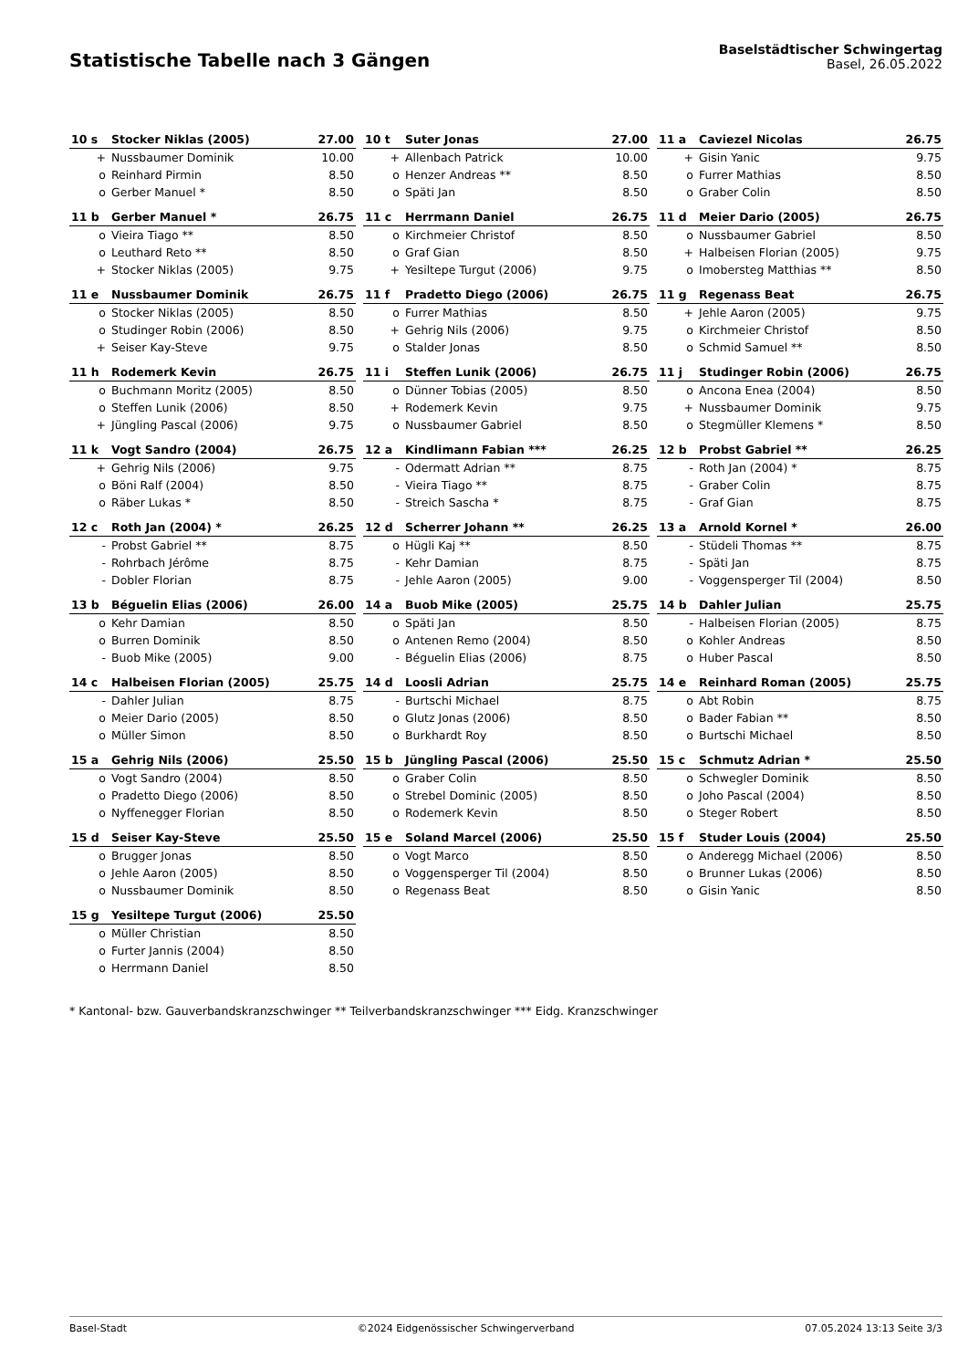Statistische Tabelle nach 3 Gängen
Baselstädtischer Schwingertag
Basel, 26.05.2022
| 10 s | Stocker Niklas (2005) | 27.00 |
| --- | --- | --- |
| + | Nussbaumer Dominik | 10.00 |
| o | Reinhard Pirmin | 8.50 |
| o | Gerber Manuel * | 8.50 |
| 10 t | Suter Jonas | 27.00 |
| --- | --- | --- |
| + | Allenbach Patrick | 10.00 |
| o | Henzer Andreas ** | 8.50 |
| o | Späti Jan | 8.50 |
| 11 a | Caviezel Nicolas | 26.75 |
| --- | --- | --- |
| + | Gisin Yanic | 9.75 |
| o | Furrer Mathias | 8.50 |
| o | Graber Colin | 8.50 |
| 11 b | Gerber Manuel * | 26.75 |
| --- | --- | --- |
| o | Vieira Tiago ** | 8.50 |
| o | Leuthard Reto ** | 8.50 |
| + | Stocker Niklas (2005) | 9.75 |
| 11 c | Herrmann Daniel | 26.75 |
| --- | --- | --- |
| o | Kirchmeier Christof | 8.50 |
| o | Graf Gian | 8.50 |
| + | Yesiltepe Turgut (2006) | 9.75 |
| 11 d | Meier Dario (2005) | 26.75 |
| --- | --- | --- |
| o | Nussbaumer Gabriel | 8.50 |
| + | Halbeisen Florian (2005) | 9.75 |
| o | Imobersteg Matthias ** | 8.50 |
| 11 e | Nussbaumer Dominik | 26.75 |
| --- | --- | --- |
| o | Stocker Niklas (2005) | 8.50 |
| o | Studinger Robin (2006) | 8.50 |
| + | Seiser Kay-Steve | 9.75 |
| 11 f | Pradetto Diego (2006) | 26.75 |
| --- | --- | --- |
| o | Furrer Mathias | 8.50 |
| + | Gehrig Nils (2006) | 9.75 |
| o | Stalder Jonas | 8.50 |
| 11 g | Regenass Beat | 26.75 |
| --- | --- | --- |
| + | Jehle Aaron (2005) | 9.75 |
| o | Kirchmeier Christof | 8.50 |
| o | Schmid Samuel ** | 8.50 |
| 11 h | Rodemerk Kevin | 26.75 |
| --- | --- | --- |
| o | Buchmann Moritz (2005) | 8.50 |
| o | Steffen Lunik (2006) | 8.50 |
| + | Jüngling Pascal (2006) | 9.75 |
| 11 i | Steffen Lunik (2006) | 26.75 |
| --- | --- | --- |
| o | Dünner Tobias (2005) | 8.50 |
| + | Rodemerk Kevin | 9.75 |
| o | Nussbaumer Gabriel | 8.50 |
| 11 j | Studinger Robin (2006) | 26.75 |
| --- | --- | --- |
| o | Ancona Enea (2004) | 8.50 |
| + | Nussbaumer Dominik | 9.75 |
| o | Stegmüller Klemens * | 8.50 |
| 11 k | Vogt Sandro (2004) | 26.75 |
| --- | --- | --- |
| + | Gehrig Nils (2006) | 9.75 |
| o | Böni Ralf (2004) | 8.50 |
| o | Räber Lukas * | 8.50 |
| 12 a | Kindlimann Fabian *** | 26.25 |
| --- | --- | --- |
| - | Odermatt Adrian ** | 8.75 |
| - | Vieira Tiago ** | 8.75 |
| - | Streich Sascha * | 8.75 |
| 12 b | Probst Gabriel ** | 26.25 |
| --- | --- | --- |
| - | Roth Jan (2004) * | 8.75 |
| - | Graber Colin | 8.75 |
| - | Graf Gian | 8.75 |
| 12 c | Roth Jan (2004) * | 26.25 |
| --- | --- | --- |
| - | Probst Gabriel ** | 8.75 |
| - | Rohrbach Jérôme | 8.75 |
| - | Dobler Florian | 8.75 |
| 12 d | Scherrer Johann ** | 26.25 |
| --- | --- | --- |
| o | Hügli Kaj ** | 8.50 |
| - | Kehr Damian | 8.75 |
| - | Jehle Aaron (2005) | 9.00 |
| 13 a | Arnold Kornel * | 26.00 |
| --- | --- | --- |
| - | Stüdeli Thomas ** | 8.75 |
| - | Späti Jan | 8.75 |
| - | Voggensperger Til (2004) | 8.50 |
| 13 b | Béguelin Elias (2006) | 26.00 |
| --- | --- | --- |
| o | Kehr Damian | 8.50 |
| o | Burren Dominik | 8.50 |
| - | Buob Mike (2005) | 9.00 |
| 14 a | Buob Mike (2005) | 25.75 |
| --- | --- | --- |
| o | Späti Jan | 8.50 |
| o | Antenen Remo (2004) | 8.50 |
| - | Béguelin Elias (2006) | 8.75 |
| 14 b | Dahler Julian | 25.75 |
| --- | --- | --- |
| - | Halbeisen Florian (2005) | 8.75 |
| o | Kohler Andreas | 8.50 |
| o | Huber Pascal | 8.50 |
| 14 c | Halbeisen Florian (2005) | 25.75 |
| --- | --- | --- |
| - | Dahler Julian | 8.75 |
| o | Meier Dario (2005) | 8.50 |
| o | Müller Simon | 8.50 |
| 14 d | Loosli Adrian | 25.75 |
| --- | --- | --- |
| - | Burtschi Michael | 8.75 |
| o | Glutz Jonas (2006) | 8.50 |
| o | Burkhardt Roy | 8.50 |
| 14 e | Reinhard Roman (2005) | 25.75 |
| --- | --- | --- |
| o | Abt Robin | 8.75 |
| o | Bader Fabian ** | 8.50 |
| o | Burtschi Michael | 8.50 |
| 15 a | Gehrig Nils (2006) | 25.50 |
| --- | --- | --- |
| o | Vogt Sandro (2004) | 8.50 |
| o | Pradetto Diego (2006) | 8.50 |
| o | Nyffenegger Florian | 8.50 |
| 15 b | Jüngling Pascal (2006) | 25.50 |
| --- | --- | --- |
| o | Graber Colin | 8.50 |
| o | Strebel Dominic (2005) | 8.50 |
| o | Rodemerk Kevin | 8.50 |
| 15 c | Schmutz Adrian * | 25.50 |
| --- | --- | --- |
| o | Schwegler Dominik | 8.50 |
| o | Joho Pascal (2004) | 8.50 |
| o | Steger Robert | 8.50 |
| 15 d | Seiser Kay-Steve | 25.50 |
| --- | --- | --- |
| o | Brugger Jonas | 8.50 |
| o | Jehle Aaron (2005) | 8.50 |
| o | Nussbaumer Dominik | 8.50 |
| 15 e | Soland Marcel (2006) | 25.50 |
| --- | --- | --- |
| o | Vogt Marco | 8.50 |
| o | Voggensperger Til (2004) | 8.50 |
| o | Regenass Beat | 8.50 |
| 15 f | Studer Louis (2004) | 25.50 |
| --- | --- | --- |
| o | Anderegg Michael (2006) | 8.50 |
| o | Brunner Lukas (2006) | 8.50 |
| o | Gisin Yanic | 8.50 |
| 15 g | Yesiltepe Turgut (2006) | 25.50 |
| --- | --- | --- |
| o | Müller Christian | 8.50 |
| o | Furter Jannis (2004) | 8.50 |
| o | Herrmann Daniel | 8.50 |
* Kantonal- bzw. Gauverbandskranzschwinger ** Teilverbandskranzschwinger *** Eidg. Kranzschwinger
Basel-Stadt ©2024 Eidgenössischer Schwingerverband 07.05.2024 13:13 Seite 3/3